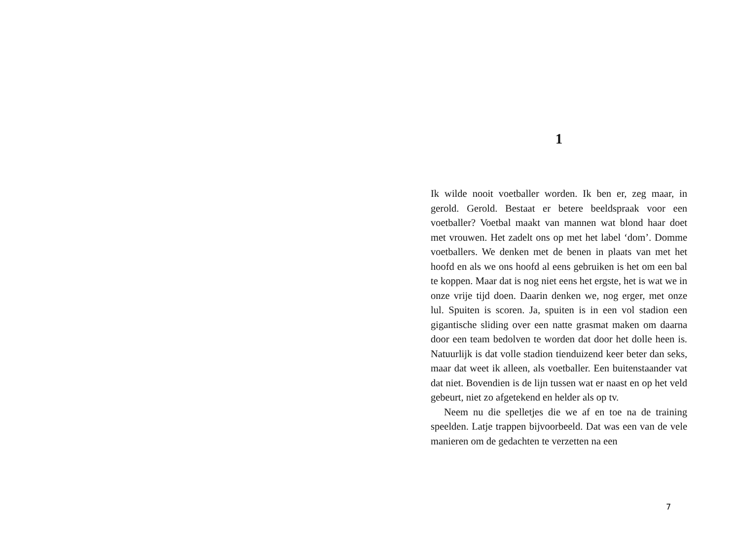1
Ik wilde nooit voetballer worden. Ik ben er, zeg maar, in gerold. Gerold. Bestaat er betere beeldspraak voor een voetballer? Voetbal maakt van mannen wat blond haar doet met vrouwen. Het zadelt ons op met het label ‘dom’. Domme voetballers. We denken met de benen in plaats van met het hoofd en als we ons hoofd al eens gebruiken is het om een bal te koppen. Maar dat is nog niet eens het ergste, het is wat we in onze vrije tijd doen. Daarin denken we, nog erger, met onze lul. Spuiten is scoren. Ja, spuiten is in een vol stadion een gigantische sliding over een natte grasmat maken om daarna door een team bedolven te worden dat door het dolle heen is. Natuurlijk is dat volle stadion tienduizend keer beter dan seks, maar dat weet ik alleen, als voetballer. Een buitenstaander vat dat niet. Bovendien is de lijn tussen wat er naast en op het veld gebeurt, niet zo afgetekend en helder als op tv.
Neem nu die spelletjes die we af en toe na de training speelden. Latje trappen bijvoorbeeld. Dat was een van de vele manieren om de gedachten te verzetten na een
7